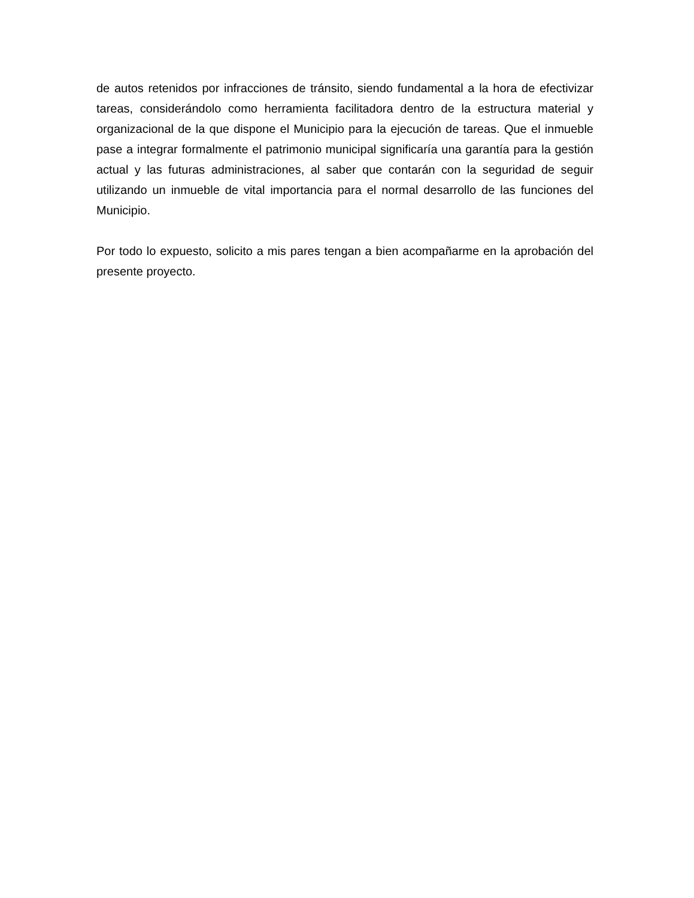de autos retenidos por infracciones de tránsito, siendo fundamental a la hora de efectivizar tareas, considerándolo como herramienta facilitadora dentro de la estructura material y organizacional de la que dispone el Municipio para la ejecución de tareas. Que el inmueble pase a integrar formalmente el patrimonio municipal significaría una garantía para la gestión actual y las futuras administraciones, al saber que contarán con la seguridad de seguir utilizando un inmueble de vital importancia para el normal desarrollo de las funciones del Municipio.
Por todo lo expuesto, solicito a mis pares tengan a bien acompañarme en la aprobación del presente proyecto.